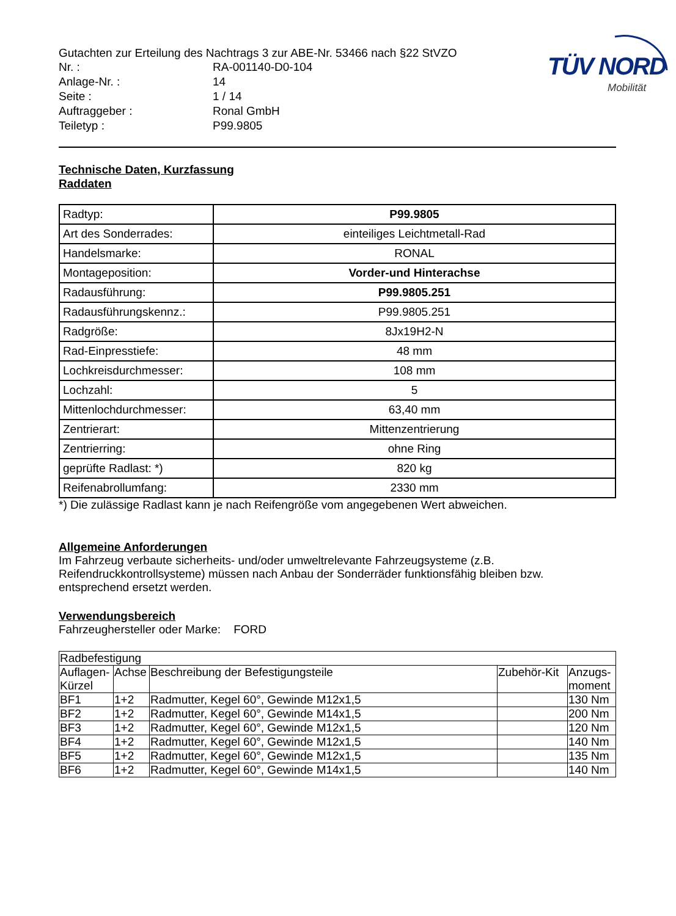TÜV NORD
Mobilität
Gutachten zur Erteilung des Nachtrags 3 zur ABE-Nr. 53466 nach §22 StVZO
Nr. :
RA-001140-D0-104
Anlage-Nr. :
14
Seite :
1 / 14
Auftraggeber :
Ronal GmbH
Teiletyp :
P99.9805
Technische Daten, Kurzfassung
Raddaten
| Radtyp: | P99.9805 |
| Art des Sonderrades: | einteiliges Leichtmetall-Rad |
| Handelsmarke: | RONAL |
| Montageposition: | Vorder-und Hinterachse |
| Radausführung: | P99.9805.251 |
| Radausführungskennz.: | P99.9805.251 |
| Radgröße: | 8Jx19H2-N |
| Rad-Einpresstiefe: | 48 mm |
| Lochkreisdurchmesser: | 108 mm |
| Lochzahl: | 5 |
| Mittenlochdurchmesser: | 63,40 mm |
| Zentrierart: | Mittenzentrierung |
| Zentrierring: | ohne Ring |
| geprüfte Radlast: *) | 820 kg |
| Reifenabrollumfang: | 2330 mm |
*) Die zulässige Radlast kann je nach Reifengröße vom angegebenen Wert abweichen.
Allgemeine Anforderungen
Im Fahrzeug verbaute sicherheits- und/oder umweltrelevante Fahrzeugsysteme (z.B. Reifendruckkontrollsysteme) müssen nach Anbau der Sonderräder funktionsfähig bleiben bzw. entsprechend ersetzt werden.
Verwendungsbereich
Fahrzeughersteller oder Marke: FORD
| Radbefestigung | | | | |
| Auflagen-Kürzel | Achse | Beschreibung der Befestigungsteile | Zubehör-Kit | Anzugs-moment |
| BF1 | 1+2 | Radmutter, Kegel 60°, Gewinde M12x1,5 | | 130 Nm |
| BF2 | 1+2 | Radmutter, Kegel 60°, Gewinde M14x1,5 | | 200 Nm |
| BF3 | 1+2 | Radmutter, Kegel 60°, Gewinde M12x1,5 | | 120 Nm |
| BF4 | 1+2 | Radmutter, Kegel 60°, Gewinde M12x1,5 | | 140 Nm |
| BF5 | 1+2 | Radmutter, Kegel 60°, Gewinde M12x1,5 | | 135 Nm |
| BF6 | 1+2 | Radmutter, Kegel 60°, Gewinde M14x1,5 | | 140 Nm |